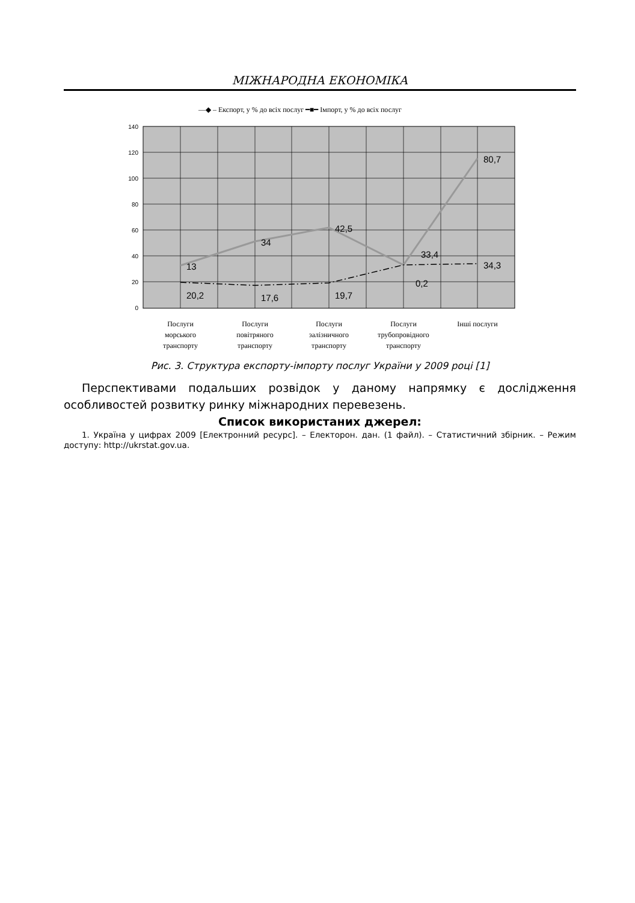МІЖНАРОДНА ЕКОНОМІКА
—◆ – Експорт, у % до всіх послуг ━■━ Імпорт, у % до всіх послуг
140
120
100
80
60
40
20
0
13
34
42,5
33,4
80,7
20,2
17,6
19,7
0,2
34,3
Послуги
морського
транспорту
Послуги
повітряного
транспорту
Послуги
залізничного
транспорту
Послуги
трубопровідного
транспорту
Інші послуги
Рис. 3. Структура експорту-імпорту послуг України у 2009 році [1]
Перспективами подальших розвідок у даному напрямку є дослідження особливостей розвитку ринку міжнародних перевезень.
Список використаних джерел:
1. Україна у цифрах 2009 [Електронний ресурс]. – Електорон. дан. (1 файл). – Статистичний збірник. – Режим доступу: http://ukrstat.gov.ua.